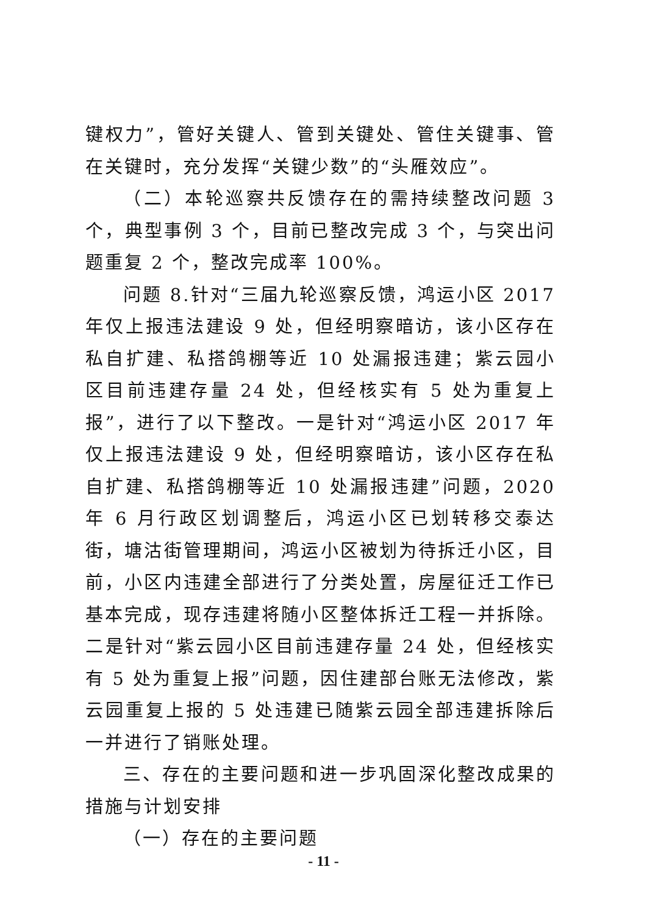键权力”，管好关键人、管到关键处、管住关键事、管在关键时，充分发挥“关键少数”的“头雁效应”。
（二）本轮巡察共反馈存在的需持续整改问题 3 个，典型事例 3 个，目前已整改完成 3 个，与突出问题重复 2 个，整改完成率 100%。
问题 8.针对“三届九轮巡察反馈，鸿运小区 2017 年仅上报违法建设 9 处，但经明察暗访，该小区存在私自扩建、私搭鸽棚等近 10 处漏报违建；紫云园小区目前违建存量 24 处，但经核实有 5 处为重复上报”，进行了以下整改。一是针对“鸿运小区 2017 年仅上报违法建设 9 处，但经明察暗访，该小区存在私自扩建、私搭鸽棚等近 10 处漏报违建”问题，2020 年 6 月行政区划调整后，鸿运小区已划转移交泰达街，塘沽街管理期间，鸿运小区被划为待拆迁小区，目前，小区内违建全部进行了分类处置，房屋征迁工作已基本完成，现存违建将随小区整体拆迁工程一并拆除。二是针对“紫云园小区目前违建存量 24 处，但经核实有 5 处为重复上报”问题，因住建部台账无法修改，紫云园重复上报的 5 处违建已随紫云园全部违建拆除后一并进行了销账处理。
三、存在的主要问题和进一步巩固深化整改成果的措施与计划安排
（一）存在的主要问题
- 11 -